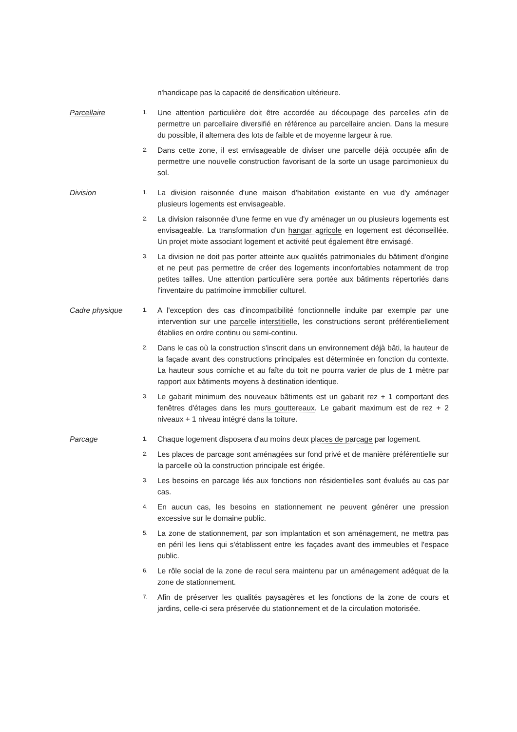n'handicape pas la capacité de densification ultérieure.
Parcellaire
1.
Une attention particulière doit être accordée au découpage des parcelles afin de permettre un parcellaire diversifié en référence au parcellaire ancien. Dans la mesure du possible, il alternera des lots de faible et de moyenne largeur à rue.
2.
Dans cette zone, il est envisageable de diviser une parcelle déjà occupée afin de permettre une nouvelle construction favorisant de la sorte un usage parcimonieux du sol.
Division
1.
La division raisonnée d'une maison d'habitation existante en vue d'y aménager plusieurs logements est envisageable.
2.
La division raisonnée d'une ferme en vue d'y aménager un ou plusieurs logements est envisageable. La transformation d'un hangar agricole en logement est déconseillée. Un projet mixte associant logement et activité peut également être envisagé.
3.
La division ne doit pas porter atteinte aux qualités patrimoniales du bâtiment d'origine et ne peut pas permettre de créer des logements inconfortables notamment de trop petites tailles. Une attention particulière sera portée aux bâtiments répertoriés dans l'inventaire du patrimoine immobilier culturel.
Cadre physique
1.
A l'exception des cas d'incompatibilité fonctionnelle induite par exemple par une intervention sur une parcelle interstitielle, les constructions seront préférentiellement établies en ordre continu ou semi-continu.
2.
Dans le cas où la construction s'inscrit dans un environnement déjà bâti, la hauteur de la façade avant des constructions principales est déterminée en fonction du contexte. La hauteur sous corniche et au faîte du toit ne pourra varier de plus de 1 mètre par rapport aux bâtiments moyens à destination identique.
3.
Le gabarit minimum des nouveaux bâtiments est un gabarit rez + 1 comportant des fenêtres d'étages dans les murs gouttereaux. Le gabarit maximum est de rez + 2 niveaux + 1 niveau intégré dans la toiture.
Parcage
1.
Chaque logement disposera d'au moins deux places de parcage par logement.
2.
Les places de parcage sont aménagées sur fond privé et de manière préférentielle sur la parcelle où la construction principale est érigée.
3.
Les besoins en parcage liés aux fonctions non résidentielles sont évalués au cas par cas.
4.
En aucun cas, les besoins en stationnement ne peuvent générer une pression excessive sur le domaine public.
5.
La zone de stationnement, par son implantation et son aménagement, ne mettra pas en péril les liens qui s'établissent entre les façades avant des immeubles et l'espace public.
6.
Le rôle social de la zone de recul sera maintenu par un aménagement adéquat de la zone de stationnement.
7.
Afin de préserver les qualités paysagères et les fonctions de la zone de cours et jardins, celle-ci sera préservée du stationnement et de la circulation motorisée.